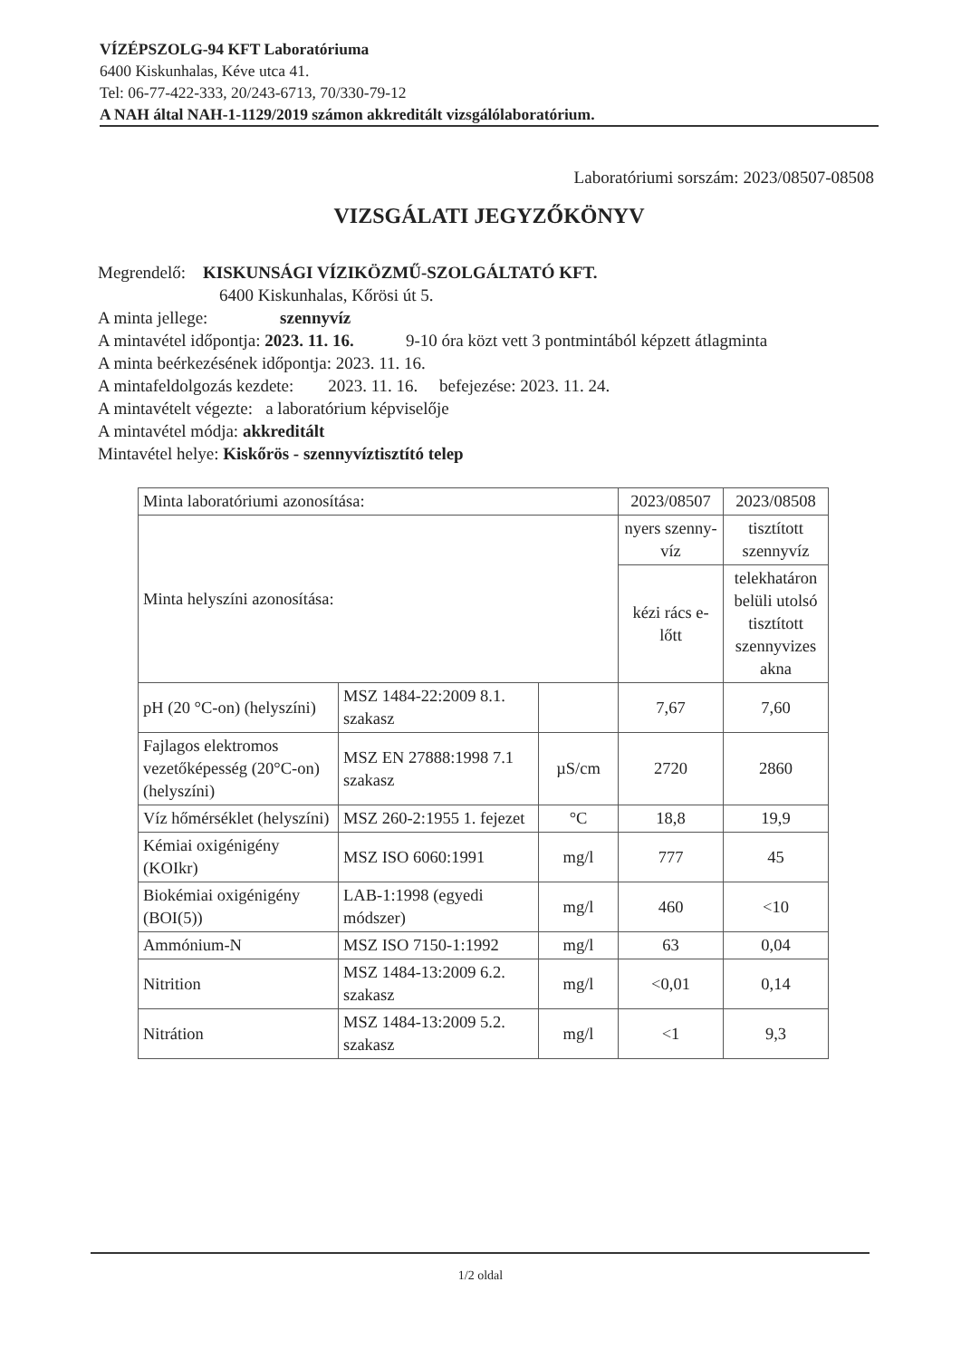VÍZÉPSZOLG-94 KFT Laboratóriuma
6400 Kiskunhalas, Kéve utca 41.
Tel: 06-77-422-333, 20/243-6713, 70/330-79-12
A NAH által NAH-1-1129/2019 számon akkreditált vizsgálólaboratórium.
Laboratóriumi sorszám: 2023/08507-08508
VIZSGÁLATI JEGYZŐKÖNYV
Megrendelő: KISKUNSÁGI VÍZIKÖZMŰ-SZOLGÁLTATÓ KFT.
6400 Kiskunhalas, Kőrösi út 5.
A minta jellege: szennyvíz
A mintavétel időpontja: 2023. 11. 16. 9-10 óra közt vett 3 pontmintából képzett átlagminta
A minta beérkezésének időpontja: 2023. 11. 16.
A mintafeldolgozás kezdete: 2023. 11. 16. befejezése: 2023. 11. 24.
A mintavételt végezte: a laboratórium képviselője
A mintavétel módja: akkreditált
Mintavétel helye: Kiskőrös - szennyvíztisztító telep
| Minta laboratóriumi azonosítása: | | | 2023/08507 | 2023/08508 |
| Minta helyszíni azonosítása: | | | nyers szenny-víz | tisztított szennyvíz |
| | | | kézi rács e-lőtt | telekhatáron belüli utolsó tisztított szennyvizes akna |
| pH (20 °C-on) (helyszíni) | MSZ 1484-22:2009 8.1. szakasz | | 7,67 | 7,60 |
| Fajlagos elektromos vezetőképesség (20°C-on) (helyszíni) | MSZ EN 27888:1998 7.1 szakasz | µS/cm | 2720 | 2860 |
| Víz hőmérséklet (helyszíni) | MSZ 260-2:1955 1. fejezet | °C | 18,8 | 19,9 |
| Kémiai oxigénigény (KOIkr) | MSZ ISO 6060:1991 | mg/l | 777 | 45 |
| Biokémiai oxigénigény (BOI(5)) | LAB-1:1998 (egyedi módszer) | mg/l | 460 | <10 |
| Ammónium-N | MSZ ISO 7150-1:1992 | mg/l | 63 | 0,04 |
| Nitrition | MSZ 1484-13:2009 6.2. szakasz | mg/l | <0,01 | 0,14 |
| Nitrátion | MSZ 1484-13:2009 5.2. szakasz | mg/l | <1 | 9,3 |
1/2 oldal